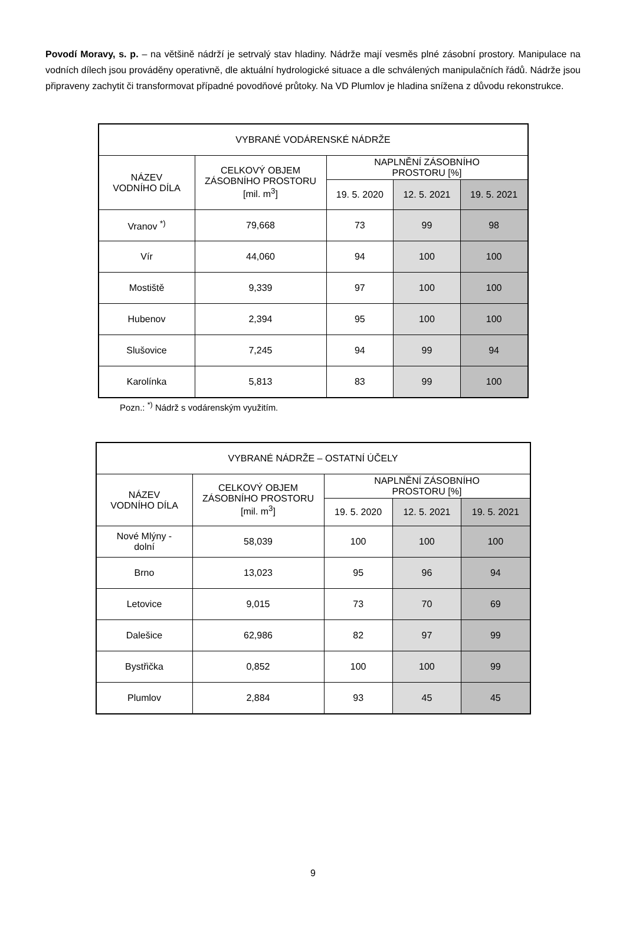Povodí Moravy, s. p. – na většině nádrží je setrvalý stav hladiny. Nádrže mají vesměs plné zásobní prostory. Manipulace na vodních dílech jsou prováděny operativně, dle aktuální hydrologické situace a dle schválených manipulačních řádů. Nádrže jsou připraveny zachytit či transformovat případné povodňové průtoky. Na VD Plumlov je hladina snížena z důvodu rekonstrukce.
| VYBRANÉ VODÁRENSKÉ NÁDRŽE | | | | |
| --- | --- | --- | --- | --- |
| NÁZEV VODNÍHO DÍLA | CELKOVÝ OBJEM ZÁSOBNÍHO PROSTORU [mil. m<sup>3</sup>] | NAPLNĚNÍ ZÁSOBNÍHO PROSTORU [%] | | |
| | | 19. 5. 2020 | 12. 5. 2021 | 19. 5. 2021 |
| Vranov <sup>*)</sup> | 79,668 | 73 | 99 | 98 |
| Vír | 44,060 | 94 | 100 | 100 |
| Mostiště | 9,339 | 97 | 100 | 100 |
| Hubenov | 2,394 | 95 | 100 | 100 |
| Slušovice | 7,245 | 94 | 99 | 94 |
| Karolínka | 5,813 | 83 | 99 | 100 |
Pozn.: <sup>*)</sup> Nádrž s vodárenským využitím.
| VYBRANÉ NÁDRŽE – OSTATNÍ ÚČELY | | | | |
| --- | --- | --- | --- | --- |
| NÁZEV VODNÍHO DÍLA | CELKOVÝ OBJEM ZÁSOBNÍHO PROSTORU [mil. m<sup>3</sup>] | NAPLNĚNÍ ZÁSOBNÍHO PROSTORU [%] | | |
| | | 19. 5. 2020 | 12. 5. 2021 | 19. 5. 2021 |
| Nové Mlýny - dolní | 58,039 | 100 | 100 | 100 |
| Brno | 13,023 | 95 | 96 | 94 |
| Letovice | 9,015 | 73 | 70 | 69 |
| Dalešice | 62,986 | 82 | 97 | 99 |
| Bystřička | 0,852 | 100 | 100 | 99 |
| Plumlov | 2,884 | 93 | 45 | 45 |
9